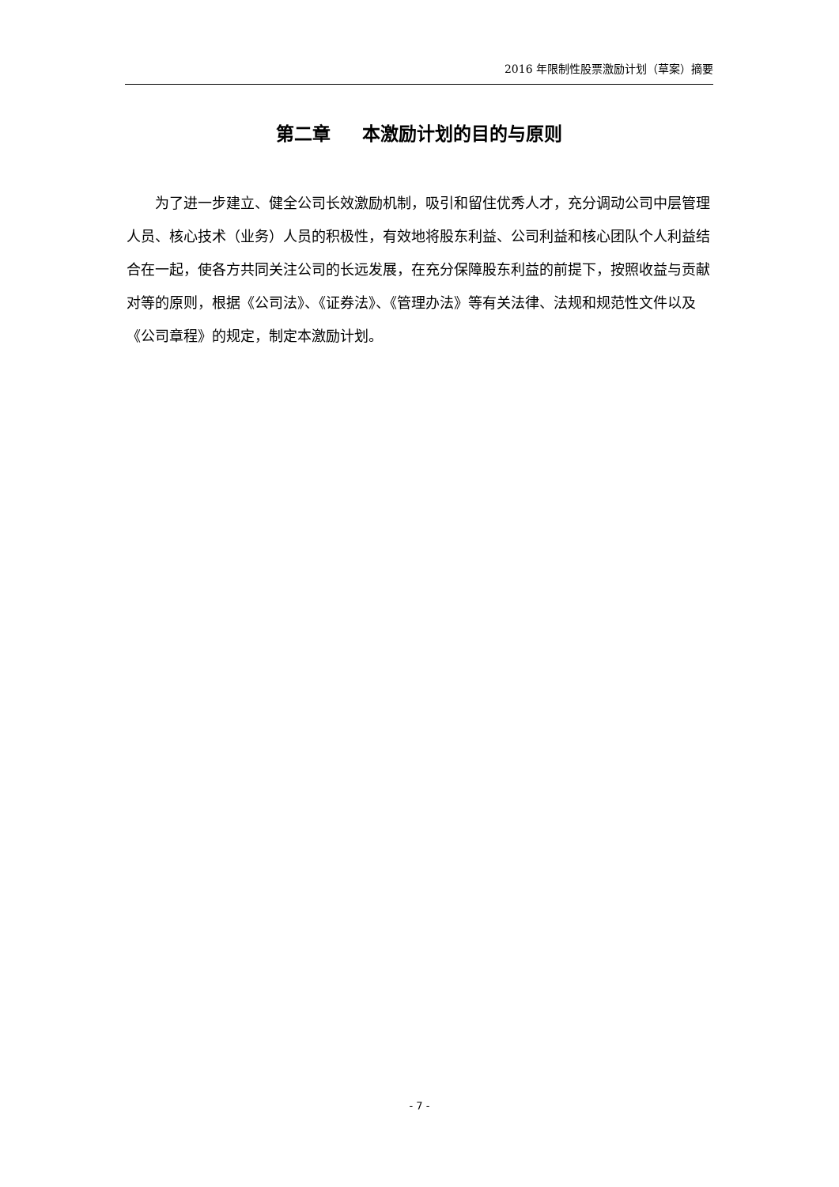2016 年限制性股票激励计划（草案）摘要
第二章 本激励计划的目的与原则
为了进一步建立、健全公司长效激励机制，吸引和留住优秀人才，充分调动公司中层管理人员、核心技术（业务）人员的积极性，有效地将股东利益、公司利益和核心团队个人利益结合在一起，使各方共同关注公司的长远发展，在充分保障股东利益的前提下，按照收益与贡献对等的原则，根据《公司法》、《证券法》、《管理办法》等有关法律、法规和规范性文件以及《公司章程》的规定，制定本激励计划。
- 7 -